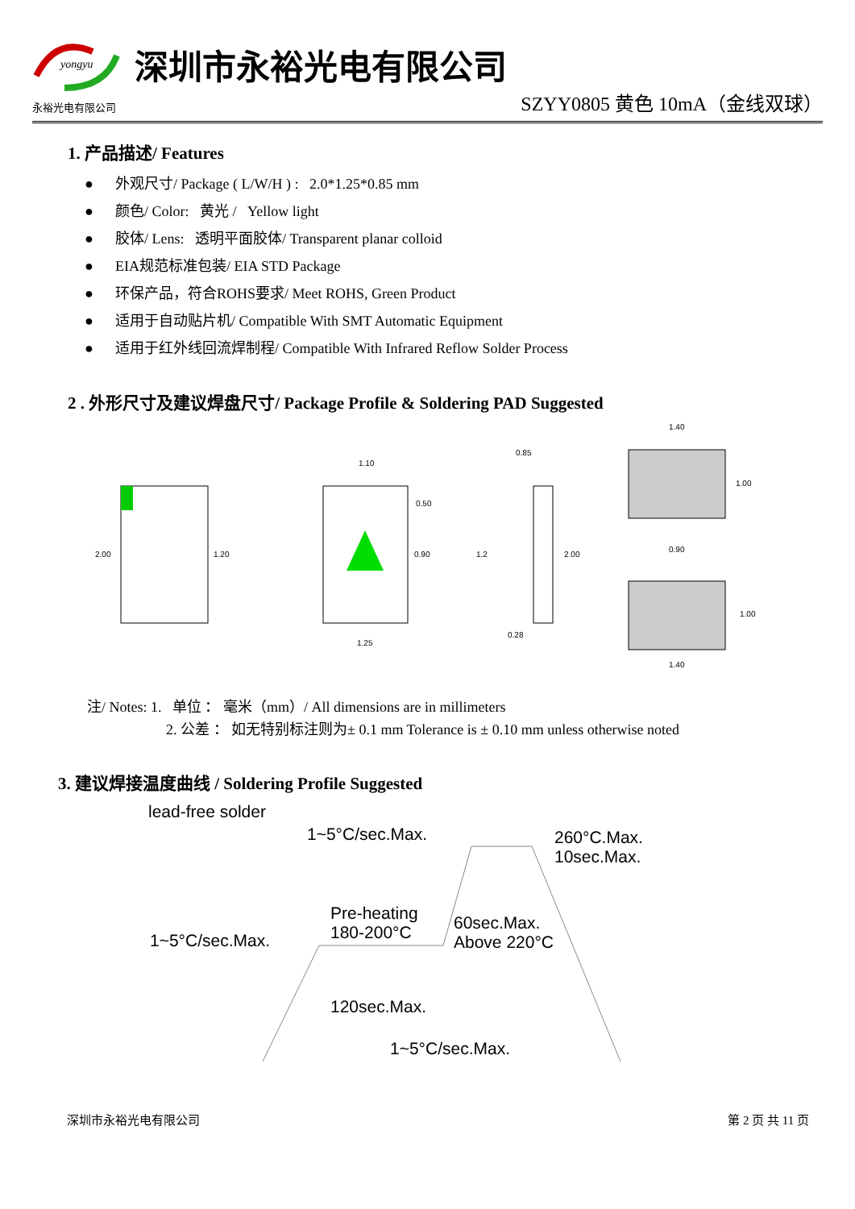yongyu
永裕光电有限公司
深圳市永裕光电有限公司
SZYY0805 黄色 10mA（金线双球）
1. 产品描述/ Features
● 外观尺寸/ Package ( L/W/H ) : 2.0*1.25*0.85 mm
● 颜色/ Color: 黄光 / Yellow light
● 胶体/ Lens: 透明平面胶体/ Transparent planar colloid
● EIA规范标准包装/ EIA STD Package
● 环保产品，符合ROHS要求/ Meet ROHS, Green Product
● 适用于自动贴片机/ Compatible With SMT Automatic Equipment
● 适用于红外线回流焊制程/ Compatible With Infrared Reflow Solder Process
2 . 外形尺寸及建议焊盘尺寸/ Package Profile & Soldering PAD Suggested
2.00
1.20
1.10
1.25
0.50
0.90
0.85
1.2
2.00
0.28
1.40
1.00
0.90
1.00
1.40
注/ Notes: 1. 单位 ： 毫米（mm）/ All dimensions are in millimeters
2. 公差 ： 如无特别标注则为± 0.1 mm Tolerance is ± 0.10 mm unless otherwise noted
3. 建议焊接温度曲线 / Soldering Profile Suggested
lead-free solder
1~5°C/sec.Max.
260°C.Max.
10sec.Max.
Pre-heating
180-200°C
60sec.Max.
Above 220°C
1~5°C/sec.Max.
120sec.Max.
1~5°C/sec.Max.
深圳市永裕光电有限公司 第 2 页 共 11 页